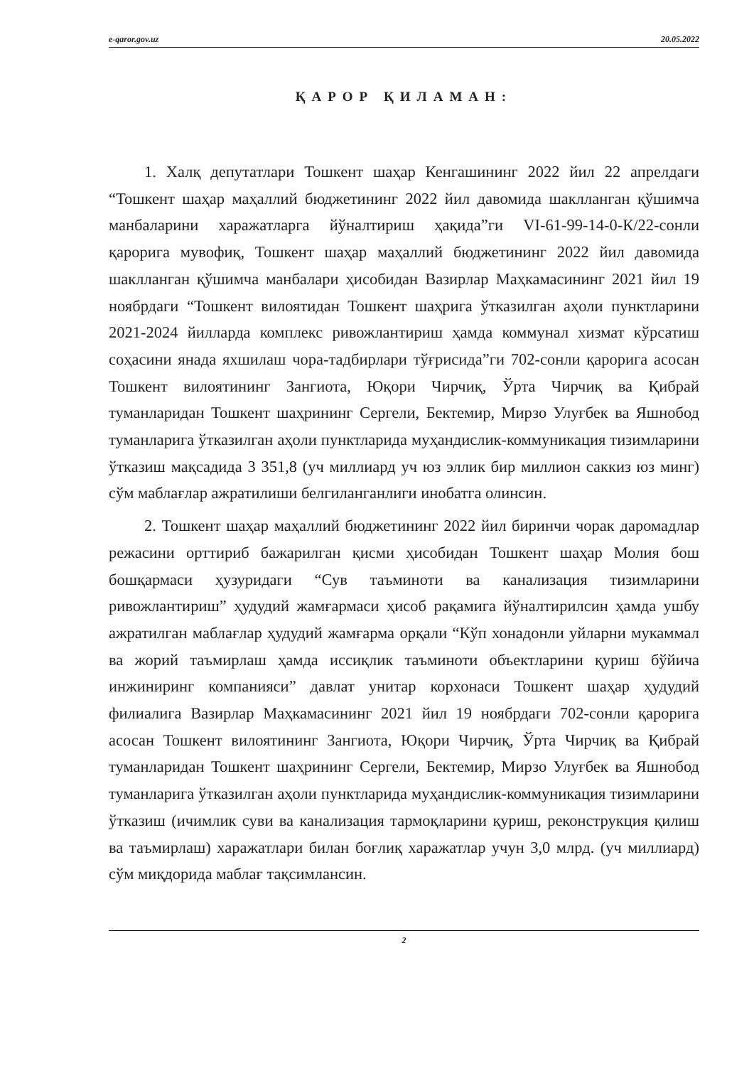e-qaror.gov.uz 20.05.2022
ҚАРОР ҚИЛАМАН:
1. Халқ депутатлари Тошкент шаҳар Кенгашининг 2022 йил 22 апрелдаги “Тошкент шаҳар маҳаллий бюджетининг 2022 йил давомида шаклланган қўшимча манбаларини харажатларга йўналтириш ҳақида”ги VI-61-99-14-0-К/22-сонли қарорига мувофиқ, Тошкент шаҳар маҳаллий бюджетининг 2022 йил давомида шаклланган қўшимча манбалари ҳисобидан Вазирлар Маҳкамасининг 2021 йил 19 ноябрдаги “Тошкент вилоятидан Тошкент шаҳрига ўтказилган аҳоли пунктларини 2021-2024 йилларда комплекс ривожлантириш ҳамда коммунал хизмат кўрсатиш соҳасини янада яхшилаш чора-тадбирлари тўғрисида”ги 702-сонли қарорига асосан Тошкент вилоятининг Зангиота, Юқори Чирчиқ, Ўрта Чирчиқ ва Қибрай туманларидан Тошкент шаҳрининг Сергели, Бектемир, Мирзо Улуғбек ва Яшнобод туманларига ўтказилган аҳоли пунктларида муҳандислик-коммуникация тизимларини ўтказиш мақсадида 3 351,8 (уч миллиард уч юз эллик бир миллион саккиз юз минг) сўм маблағлар ажратилиши белгиланганлиги инобатга олинсин.
2. Тошкент шаҳар маҳаллий бюджетининг 2022 йил биринчи чорак даромадлар режасини орттириб бажарилган қисми ҳисобидан Тошкент шаҳар Молия бош бошқармаси ҳузуридаги “Сув таъминоти ва канализация тизимларини ривожлантириш” ҳудудий жамғармаси ҳисоб рақамига йўналтирилсин ҳамда ушбу ажратилган маблағлар ҳудудий жамғарма орқали “Кўп хонадонли уйларни мукаммал ва жорий таъмирлаш ҳамда иссиқлик таъминоти объектларини қуриш бўйича инжиниринг компанияси” давлат унитар корхонаси Тошкент шаҳар ҳудудий филиалига Вазирлар Маҳкамасининг 2021 йил 19 ноябрдаги 702-сонли қарорига асосан Тошкент вилоятининг Зангиота, Юқори Чирчиқ, Ўрта Чирчиқ ва Қибрай туманларидан Тошкент шаҳрининг Сергели, Бектемир, Мирзо Улуғбек ва Яшнобод туманларига ўтказилган аҳоли пунктларида муҳандислик-коммуникация тизимларини ўтказиш (ичимлик суви ва канализация тармоқларини қуриш, реконструкция қилиш ва таъмирлаш) харажатлари билан боғлиқ харажатлар учун 3,0 млрд. (уч миллиард) сўм миқдорида маблағ тақсимлансин.
2